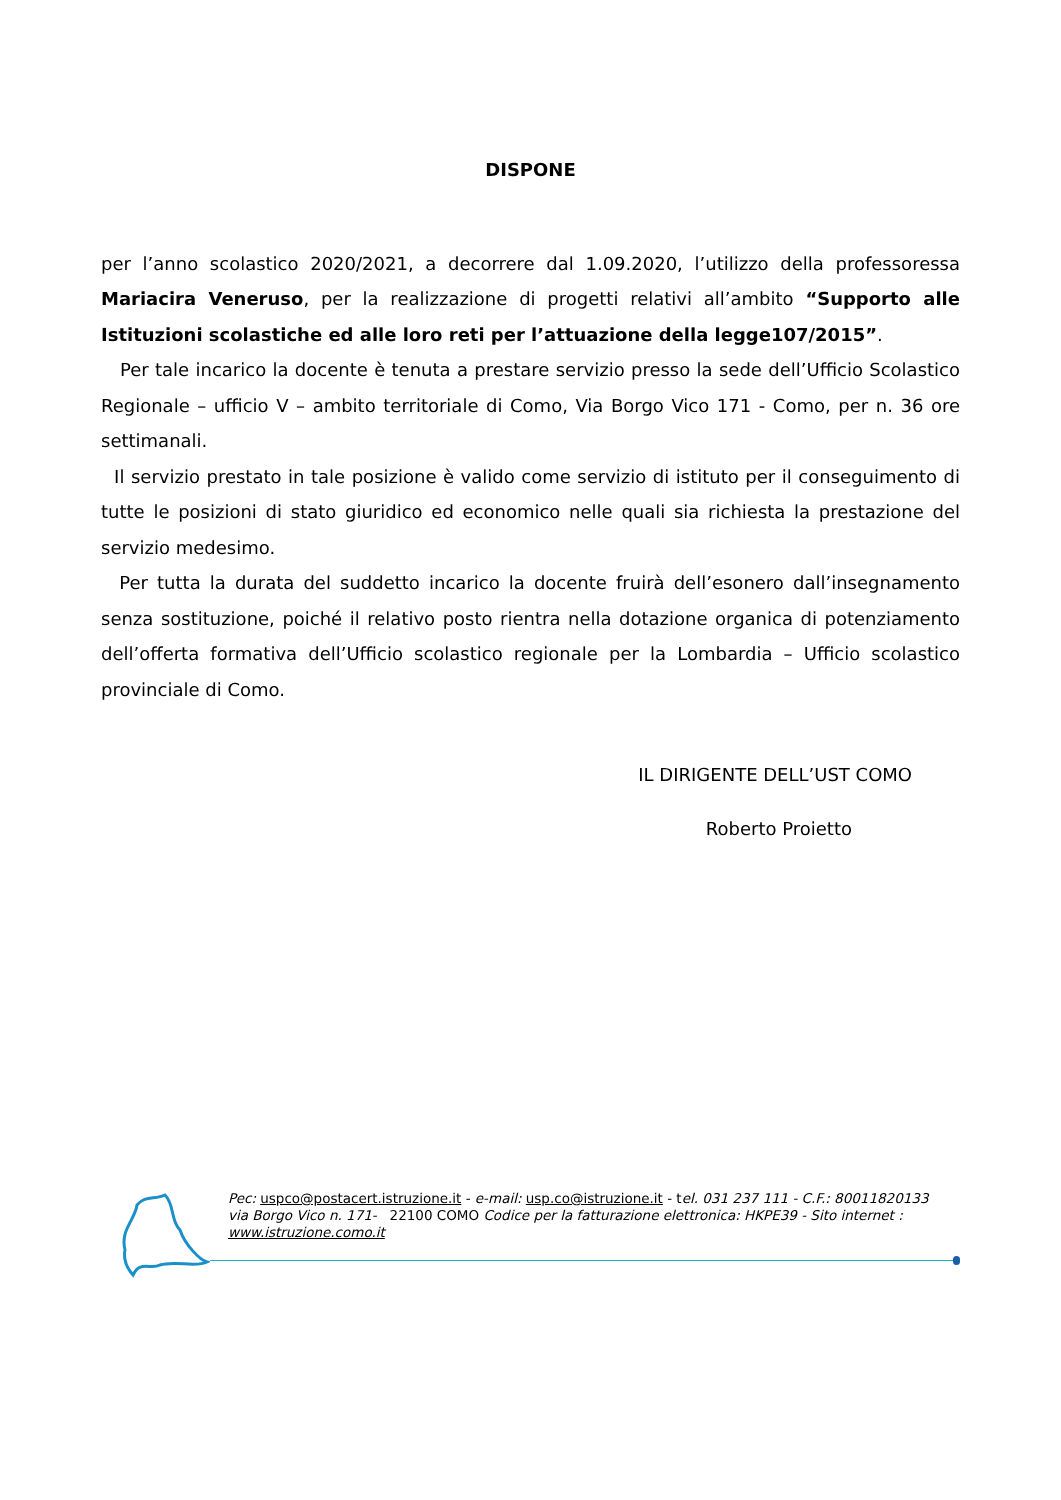DISPONE
per l’anno scolastico 2020/2021, a decorrere dal 1.09.2020, l’utilizzo della professoressa Mariacira Veneruso, per la realizzazione di progetti relativi all’ambito “Supporto alle Istituzioni scolastiche ed alle loro reti per l’attuazione della legge107/2015”.
Per tale incarico la docente è tenuta a prestare servizio presso la sede dell’Ufficio Scolastico Regionale – ufficio V – ambito territoriale di Como, Via Borgo Vico 171 - Como, per n. 36 ore settimanali.
Il servizio prestato in tale posizione è valido come servizio di istituto per il conseguimento di tutte le posizioni di stato giuridico ed economico nelle quali sia richiesta la prestazione del servizio medesimo.
Per tutta la durata del suddetto incarico la docente fruirà dell’esonero dall’insegnamento senza sostituzione, poiché il relativo posto rientra nella dotazione organica di potenziamento dell’offerta formativa dell’Ufficio scolastico regionale per la Lombardia – Ufficio scolastico provinciale di Como.
IL DIRIGENTE DELL’UST COMO
Roberto Proietto
Pec: uspco@postacert.istruzione.it - e-mail: usp.co@istruzione.it - tel. 031 237 111 - C.F.: 80011820133
via Borgo Vico n. 171- 22100 COMO Codice per la fatturazione elettronica: HKPE39 - Sito internet :
www.istruzione.como.it